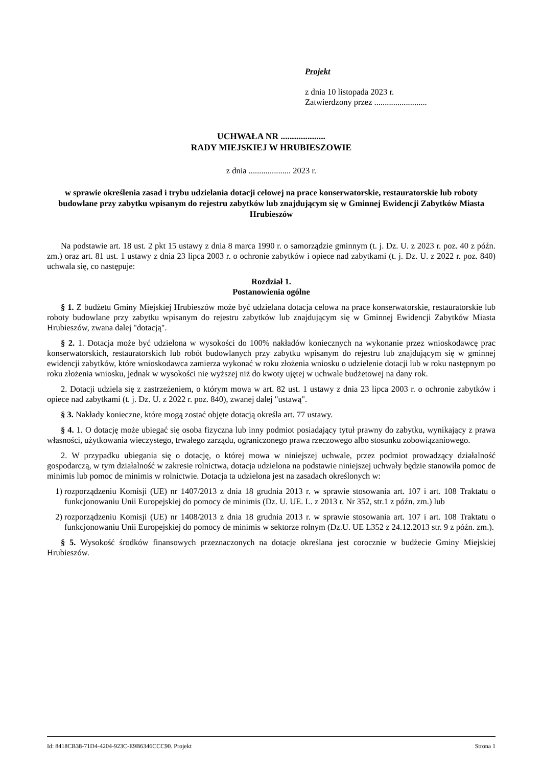Projekt
z dnia 10 listopada 2023 r.
Zatwierdzony przez .........................
UCHWAŁA NR ....................
RADY MIEJSKIEJ W HRUBIESZOWIE
z dnia .................... 2023 r.
w sprawie określenia zasad i trybu udzielania dotacji celowej na prace konserwatorskie, restauratorskie lub roboty budowlane przy zabytku wpisanym do rejestru zabytków lub znajdującym się w Gminnej Ewidencji Zabytków Miasta Hrubieszów
Na podstawie art. 18 ust. 2 pkt 15 ustawy z dnia 8 marca 1990 r. o samorządzie gminnym (t. j. Dz. U. z 2023 r. poz. 40 z późn. zm.) oraz art. 81 ust. 1 ustawy z dnia 23 lipca 2003 r. o ochronie zabytków i opiece nad zabytkami (t. j. Dz. U. z 2022 r. poz. 840) uchwala się, co następuje:
Rozdział 1.
Postanowienia ogólne
§ 1. Z budżetu Gminy Miejskiej Hrubieszów może być udzielana dotacja celowa na prace konserwatorskie, restauratorskie lub roboty budowlane przy zabytku wpisanym do rejestru zabytków lub znajdującym się w Gminnej Ewidencji Zabytków Miasta Hrubieszów, zwana dalej "dotacją".
§ 2. 1. Dotacja może być udzielona w wysokości do 100% nakładów koniecznych na wykonanie przez wnioskodawcę prac konserwatorskich, restauratorskich lub robót budowlanych przy zabytku wpisanym do rejestru lub znajdującym się w gminnej ewidencji zabytków, które wnioskodawca zamierza wykonać w roku złożenia wniosku o udzielenie dotacji lub w roku następnym po roku złożenia wniosku, jednak w wysokości nie wyższej niż do kwoty ujętej w uchwale budżetowej na dany rok.
2. Dotacji udziela się z zastrzeżeniem, o którym mowa w art. 82 ust. 1 ustawy z dnia 23 lipca 2003 r. o ochronie zabytków i opiece nad zabytkami (t. j. Dz. U. z 2022 r. poz. 840), zwanej dalej "ustawą".
§ 3. Nakłady konieczne, które mogą zostać objęte dotacją określa art. 77 ustawy.
§ 4. 1. O dotację może ubiegać się osoba fizyczna lub inny podmiot posiadający tytuł prawny do zabytku, wynikający z prawa własności, użytkowania wieczystego, trwałego zarządu, ograniczonego prawa rzeczowego albo stosunku zobowiązaniowego.
2. W przypadku ubiegania się o dotację, o której mowa w niniejszej uchwale, przez podmiot prowadzący działalność gospodarczą, w tym działalność w zakresie rolnictwa, dotacja udzielona na podstawie niniejszej uchwały będzie stanowiła pomoc de minimis lub pomoc de minimis w rolnictwie. Dotacja ta udzielona jest na zasadach określonych w:
1) rozporządzeniu Komisji (UE) nr 1407/2013 z dnia 18 grudnia 2013 r. w sprawie stosowania art. 107 i art. 108 Traktatu o funkcjonowaniu Unii Europejskiej do pomocy de minimis (Dz. U. UE. L. z 2013 r. Nr 352, str.1 z późn. zm.) lub
2) rozporządzeniu Komisji (UE) nr 1408/2013 z dnia 18 grudnia 2013 r. w sprawie stosowania art. 107 i art. 108 Traktatu o funkcjonowaniu Unii Europejskiej do pomocy de minimis w sektorze rolnym (Dz.U. UE L352 z 24.12.2013 str. 9 z późn. zm.).
§ 5. Wysokość środków finansowych przeznaczonych na dotacje określana jest corocznie w budżecie Gminy Miejskiej Hrubieszów.
Id: 8418CB38-71D4-4204-923C-E9B6346CCC90. Projekt Strona 1